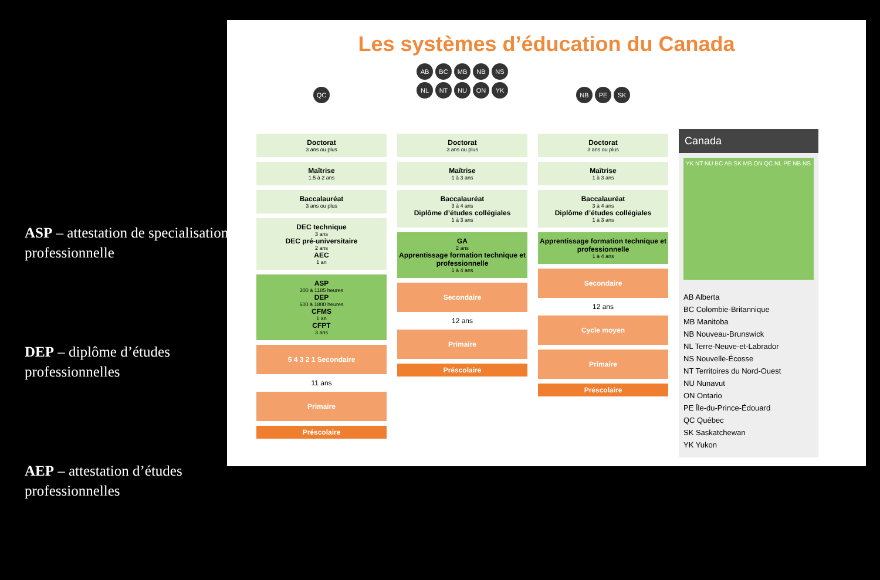ASP – attestation de specialisation professionnelle
DEP – diplôme d’études professionnelles
AEP – attestation d’études professionnelles
Les systèmes d’éducation du Canada
QC
Doctorat
3 ans ou plus
Maîtrise
1.5 à 2 ans
Baccalauréat
3 ans ou plus
DEC technique
3 ans
DEC pré-universitaire
2 ans
AEC
1 an
ASP
300 à 1185 heures
DEP
600 à 1800 heures
CFMS
1 an
CFPT
3 ans
5 4 3 2 1 Secondaire
11 ans
Primaire
Préscolaire
AB BC MB NB NS
NL NT NU ON YK
Doctorat
3 ans ou plus
Maîtrise
1 à 3 ans
Baccalauréat
3 à 4 ans
Diplôme d’études collégiales
1 à 3 ans
GA
2 ans
Apprentissage formation technique et professionnelle
1 à 4 ans
Secondaire
12 ans
Primaire
Préscolaire
NB PE SK
Doctorat
3 ans ou plus
Maîtrise
1 à 3 ans
Baccalauréat
3 à 4 ans
Diplôme d’études collégiales
1 à 3 ans
Apprentissage formation technique et professionnelle
1 à 4 ans
Secondaire
12 ans
Cycle moyen
Primaire
Préscolaire
Canada
YK NT NU BC AB SK MB ON QC NL PE NB NS
AB Alberta
BC Colombie-Britannique
MB Manitoba
NB Nouveau-Brunswick
NL Terre-Neuve-et-Labrador
NS Nouvelle-Écosse
NT Territoires du Nord-Ouest
NU Nunavut
ON Ontario
PE Île-du-Prince-Édouard
QC Québec
SK Saskatchewan
YK Yukon